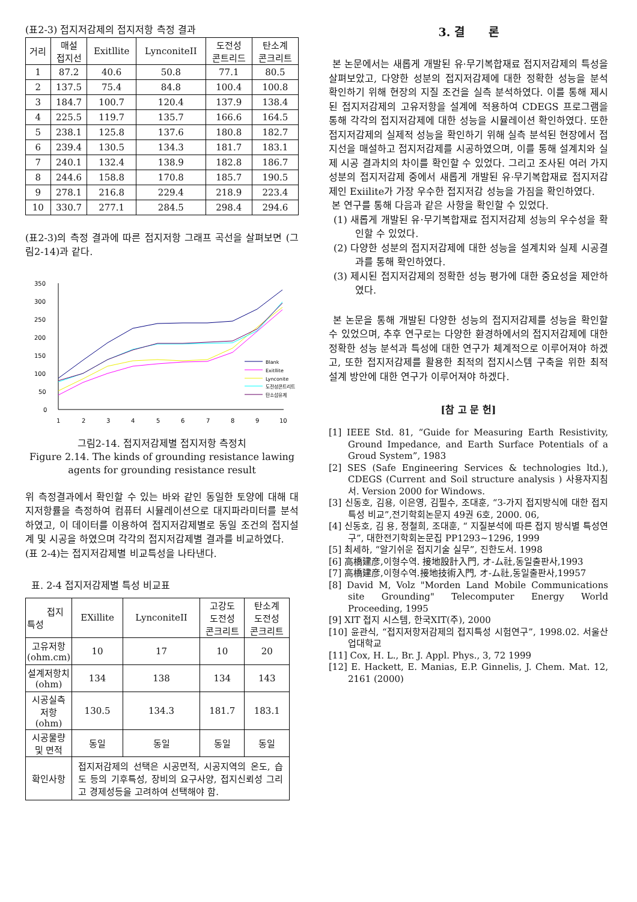(표2-3) 접지저감제의 접지저항 측정 결과
| 거리 | 매설 접지선 | Exitllite | LynconiteII | 도전성 콘트리드 | 탄소계 콘크리트 |
| --- | --- | --- | --- | --- | --- |
| 1 | 87.2 | 40.6 | 50.8 | 77.1 | 80.5 |
| 2 | 137.5 | 75.4 | 84.8 | 100.4 | 100.8 |
| 3 | 184.7 | 100.7 | 120.4 | 137.9 | 138.4 |
| 4 | 225.5 | 119.7 | 135.7 | 166.6 | 164.5 |
| 5 | 238.1 | 125.8 | 137.6 | 180.8 | 182.7 |
| 6 | 239.4 | 130.5 | 134.3 | 181.7 | 183.1 |
| 7 | 240.1 | 132.4 | 138.9 | 182.8 | 186.7 |
| 8 | 244.6 | 158.8 | 170.8 | 185.7 | 190.5 |
| 9 | 278.1 | 216.8 | 229.4 | 218.9 | 223.4 |
| 10 | 330.7 | 277.1 | 284.5 | 298.4 | 294.6 |
(표2-3)의 측정 결과에 따른 접지저항 그래프 곡선을 살펴보면 (그림2-14)과 같다.
350
300
250
200
150
100
50
0
1
2
3
4
5
6
7
8
9
10
Blank
Exitllite
Lynconite
도전성콘트리트
탄소섬유계
그림2-14. 접지저감제별 접지저항 측정치
Figure 2.14. The kinds of grounding resistance lawing agents for grounding resistance result
위 측정결과에서 확인할 수 있는 바와 같인 동일한 토양에 대해 대지저항률을 측정하여 컴퓨터 시뮬레이션으로 대지파라미터를 분석하였고, 이 데이터를 이용하여 접지저감제별로 동일 조건의 접지설계 및 시공을 하였으며 각각의 접지저감제별 결과를 비교하였다.
(표 2-4)는 접지저감제별 비교특성을 나타낸다.
표. 2-4 접지저감제별 특성 비교표
| 접지 특성 | EXillite | LynconiteII | 고강도 도전성 콘크리트 | 탄소계 도전성 콘크리트 |
| --- | --- | --- | --- | --- |
| 고유저항 (ohm.cm) | 10 | 17 | 10 | 20 |
| 설계저항치 (ohm) | 134 | 138 | 134 | 143 |
| 시공실측 저항(ohm) | 130.5 | 134.3 | 181.7 | 183.1 |
| 시공물량 및 면적 | 동일 | 동일 | 동일 | 동일 |
| 확인사항 | 접지저감제의 선택은 시공면적, 시공지역의 온도, 습도 등의 기후특성, 장비의 요구사양, 접지신뢰성 그리고 경제성등을 고려하여 선택해야 함. | | | |
3. 결 론
본 논문에서는 새롭게 개발된 유·무기복합재료 접지저감제의 특성을 살펴보았고, 다양한 성분의 접지저감제에 대한 정확한 성능을 분석 확인하기 위해 현장의 지질 조건을 실측 분석하였다. 이를 통해 제시된 접지저감제의 고유저항을 설계에 적용하여 CDEGS 프로그램을 통해 각각의 접지저감제에 대한 성능을 시뮬레이션 확인하였다. 또한 접지저감제의 실제적 성능을 확인하기 위해 실측 분석된 현장에서 접지선을 매설하고 접지저감제를 시공하였으며, 이를 통해 설계치와 실제 시공 결과치의 차이를 확인할 수 있었다. 그리고 조사된 여러 가지 성분의 접지저감제 중에서 새롭게 개발된 유·무기복합재료 접지저감제인 Exiilite가 가장 우수한 접지저감 성능을 가짐을 확인하였다.
본 연구를 통해 다음과 같은 사항을 확인할 수 있었다.
(1) 새롭게 개발된 유·무기복합재료 접지저감제 성능의 우수성을 확인할 수 있었다.
(2) 다양한 성분의 접지저감제에 대한 성능을 설계치와 실제 시공결과를 통해 확인하였다.
(3) 제시된 접지저감제의 정확한 성능 평가에 대한 중요성을 제안하였다.
본 논문을 통해 개발된 다양한 성능의 접지저감제를 성능을 확인할 수 있었으며, 추후 연구로는 다양한 환경하에서의 접지저감제에 대한 정확한 성능 분석과 특성에 대한 연구가 체계적으로 이루어져야 하겠고, 또한 접지저감제를 활용한 최적의 접지시스템 구축을 위한 최적 설계 방안에 대한 연구가 이루어져야 하겠다.
[참 고 문 헌]
[1] IEEE Std. 81, “Guide for Measuring Earth Resistivity, Ground Impedance, and Earth Surface Potentials of a Groud System”, 1983
[2] SES (Safe Engineering Services & technologies ltd.), CDEGS (Current and Soil structure analysis ) 사용자지침서. Version 2000 for Windows.
[3] 신동호, 김용, 이은영, 김필수, 조대훈, “3-가지 접지방식에 대한 접지특성 비교”,전기학회논문지 49권 6호, 2000. 06,
[4] 신동호, 김 용, 정철희, 조대훈, “ 지질분석에 따른 접지 방식별 특성연구”, 대한전기학회논문집 PP1293~1296, 1999
[5] 최세하, “알기쉬운 접지기술 실무”, 진한도서. 1998
[6] 高橋建彦,이형수역. 接地設計入門, オ-ム社,동일출판사,1993
[7] 高橋建彦,이형수역.接地技術入門, オ-ム社,동일출판사,19957
[8] David M, Volz "Morden Land Mobile Communications site Grounding" Telecomputer Energy World Proceeding, 1995
[9] XIT 접지 시스템, 한국XIT(주), 2000
[10] 윤관식, “접지저항저감제의 접지특성 시험연구”, 1998.02. 서울산업대학교
[11] Cox, H. L., Br. J. Appl. Phys., 3, 72 1999
[12] E. Hackett, E. Manias, E.P. Ginnelis, J. Chem. Mat. 12, 2161 (2000)